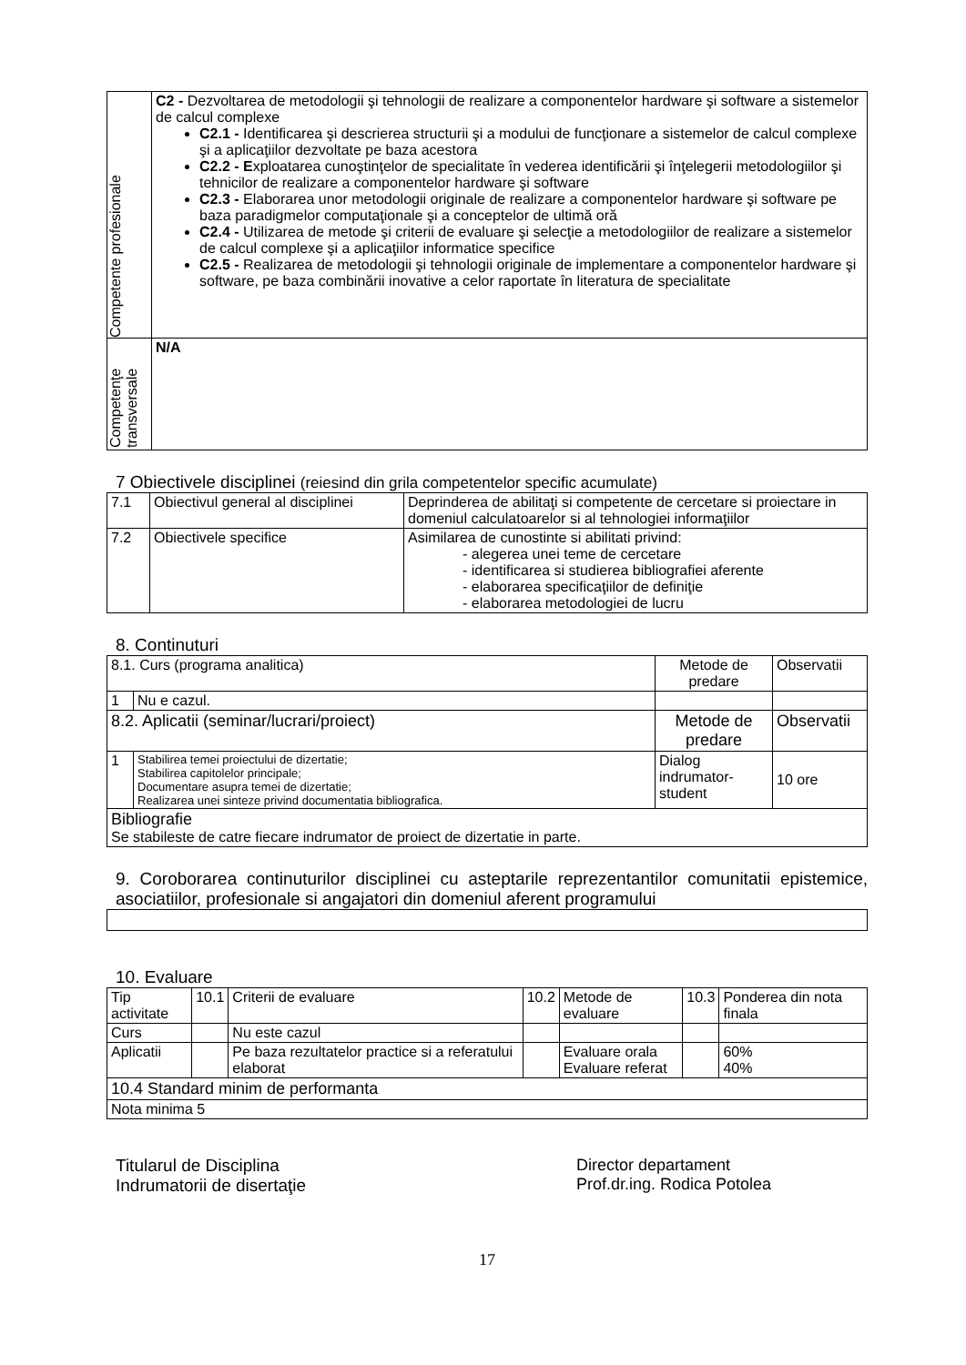| Competente profesionale | C2 - Dezvoltarea de metodologii şi tehnologii de realizare a componentelor hardware şi software a sistemelor de calcul complexe C2.1 - Identificarea şi descrierea structurii şi a modului de funcţionare a sistemelor de calcul complexe şi a aplicaţiilor dezvoltate pe baza acestora C2.2 - E xploatarea cunoştinţelor de specialitate în vederea identificării şi înţelegerii metodologiilor şi tehnicilor de realizare a componentelor hardware şi software C2.3 - Elaborarea unor metodologii originale de realizare a componentelor hardware şi software pe baza paradigmelor computaţionale şi a conceptelor de ultimă oră C2.4 - Utilizarea de metode şi criterii de evaluare şi selecţie a metodologiilor de realizare a sistemelor de calcul complexe şi a aplicaţiilor informatice specifice C2.5 - Realizarea de metodologii şi tehnologii originale de implementare a componentelor hardware şi software, pe baza combinării inovative a celor raportate în literatura de specialitate |
| Competenţe transversale | N/A |
7 Obiectivele disciplinei (reiesind din grila competentelor specific acumulate)
| 7.1 | Obiectivul general al disciplinei | Deprinderea de abilitaţi si competente de cercetare si proiectare in domeniul calculatoarelor si al tehnologiei informaţiilor |
| 7.2 | Obiectivele specifice | Asimilarea de cunostinte si abilitati privind: - alegerea unei teme de cercetare - identificarea si studierea bibliografiei aferente - elaborarea specificaţiilor de definiţie - elaborarea metodologiei de lucru |
8. Continuturi
| 8.1. Curs (programa analitica) | | Metode de predare | Observatii |
| 1 | Nu e cazul. | | |
| 8.2. Aplicatii (seminar/lucrari/proiect) | | Metode de predare | Observatii |
| 1 | Stabilirea temei proiectului de dizertatie; Stabilirea capitolelor principale; Documentare asupra temei de dizertatie; Realizarea unei sinteze privind documentatia bibliografica. | Dialog indrumator-student | 10 ore |
| Bibliografie Se stabileste de catre fiecare indrumator de proiect de dizertatie in parte. | | | |
9. Coroborarea continuturilor disciplinei cu asteptarile reprezentantilor comunitatii epistemice, asociatiilor, profesionale si angajatori din domeniul aferent programului
10. Evaluare
| Tip activitate | 10.1 | Criterii de evaluare | 10.2 | Metode de evaluare | 10.3 | Ponderea din nota finala |
| Curs | | Nu este cazul | | | | |
| Aplicatii | | Pe baza rezultatelor practice si a referatului elaborat | | Evaluare orala Evaluare referat | | 60% 40% |
| 10.4 Standard minim de performanta | | | | | | |
| Nota minima 5 | | | | | | |
Titularul de Disciplina
Indrumatorii de disertaţie
Director departament
Prof.dr.ing. Rodica Potolea
17